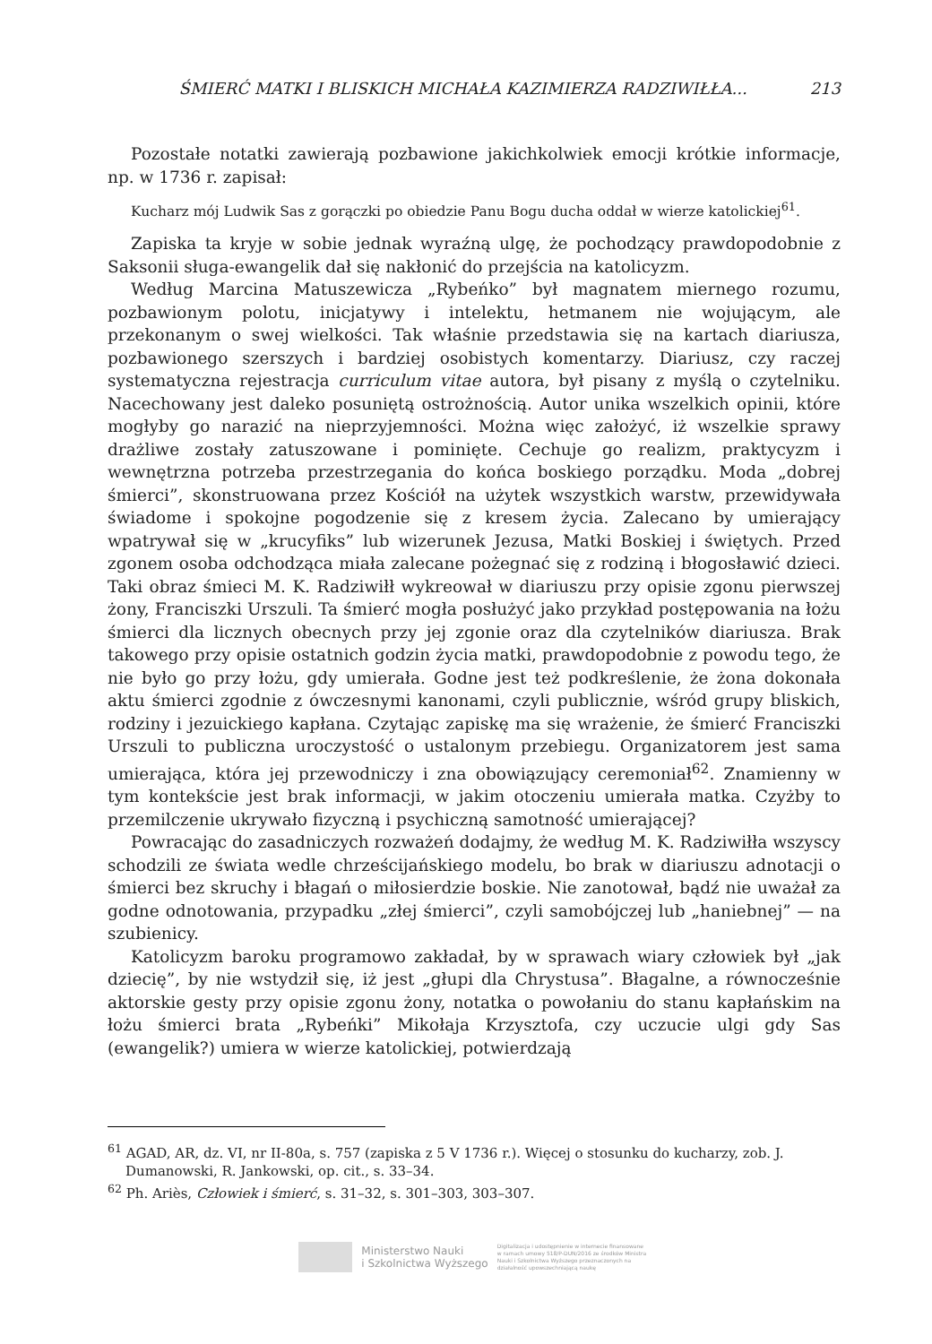ŚMIERĆ MATKI I BLISKICH MICHAŁA KAZIMIERZA RADZIWIŁŁA... 213
Pozostałe notatki zawierają pozbawione jakichkolwiek emocji krótkie informacje, np. w 1736 r. zapisał:
Kucharz mój Ludwik Sas z gorączki po obiedzie Panu Bogu ducha oddał w wierze katolickiej<sup>61</sup>.
Zapiska ta kryje w sobie jednak wyraźną ulgę, że pochodzący prawdopodobnie z Saksonii sługa-ewangelik dał się nakłonić do przejścia na katolicyzm.
Według Marcina Matuszewicza „Rybeńko” był magnatem miernego rozumu, pozbawionym polotu, inicjatywy i intelektu, hetmanem nie wojującym, ale przekonanym o swej wielkości. Tak właśnie przedstawia się na kartach diariusza, pozbawionego szerszych i bardziej osobistych komentarzy. Diariusz, czy raczej systematyczna rejestracja curriculum vitae autora, był pisany z myślą o czytelniku. Nacechowany jest daleko posuniętą ostrożnością. Autor unika wszelkich opinii, które mogłyby go narazić na nieprzyjemności. Można więc założyć, iż wszelkie sprawy drażliwe zostały zatuszowane i pominięte. Cechuje go realizm, praktycyzm i wewnętrzna potrzeba przestrzegania do końca boskiego porządku. Moda „dobrej śmierci”, skonstruowana przez Kościół na użytek wszystkich warstw, przewidywała świadome i spokojne pogodzenie się z kresem życia. Zalecano by umierający wpatrywał się w „krucyfiks” lub wizerunek Jezusa, Matki Boskiej i świętych. Przed zgonem osoba odchodząca miała zalecane pożegnać się z rodziną i błogosławić dzieci. Taki obraz śmieci M. K. Radziwiłł wykreował w diariuszu przy opisie zgonu pierwszej żony, Franciszki Urszuli. Ta śmierć mogła posłużyć jako przykład postępowania na łożu śmierci dla licznych obecnych przy jej zgonie oraz dla czytelników diariusza. Brak takowego przy opisie ostatnich godzin życia matki, prawdopodobnie z powodu tego, że nie było go przy łożu, gdy umierała. Godne jest też podkreślenie, że żona dokonała aktu śmierci zgodnie z ówczesnymi kanonami, czyli publicznie, wśród grupy bliskich, rodziny i jezuickiego kapłana. Czytając zapiskę ma się wrażenie, że śmierć Franciszki Urszuli to publiczna uroczystość o ustalonym przebiegu. Organizatorem jest sama umierająca, która jej przewodniczy i zna obowiązujący ceremoniał<sup>62</sup>. Znamienny w tym kontekście jest brak informacji, w jakim otoczeniu umierała matka. Czyżby to przemilczenie ukrywało fizyczną i psychiczną samotność umierającej?
Powracając do zasadniczych rozważeń dodajmy, że według M. K. Radziwiłła wszyscy schodzili ze świata wedle chrześcijańskiego modelu, bo brak w diariuszu adnotacji o śmierci bez skruchy i błagań o miłosierdzie boskie. Nie zanotował, bądź nie uważał za godne odnotowania, przypadku „złej śmierci”, czyli samobójczej lub „haniebnej” — na szubienicy.
Katolicyzm baroku programowo zakładał, by w sprawach wiary człowiek był „jak dziecię”, by nie wstydził się, iż jest „głupi dla Chrystusa”. Błagalne, a równocześnie aktorskie gesty przy opisie zgonu żony, notatka o powołaniu do stanu kapłańskim na łożu śmierci brata „Rybeńki” Mikołaja Krzysztofa, czy uczucie ulgi gdy Sas (ewangelik?) umiera w wierze katolickiej, potwierdzają
<sup>61</sup> AGAD, AR, dz. VI, nr II-80a, s. 757 (zapiska z 5 V 1736 r.). Więcej o stosunku do kucharzy, zob. J. Dumanowski, R. Jankowski, op. cit., s. 33–34.
<sup>62</sup> Ph. Ariès, Człowiek i śmierć, s. 31–32, s. 301–303, 303–307.
Ministerstwo Nauki
i Szkolnictwa Wyższego
Digitalizacja i udostępnienie w internecie finansowane w ramach umowy 518/P-DUN/2016 ze środków Ministra Nauki i Szkolnictwa Wyższego przeznaczonych na działalność upowszechniającą naukę